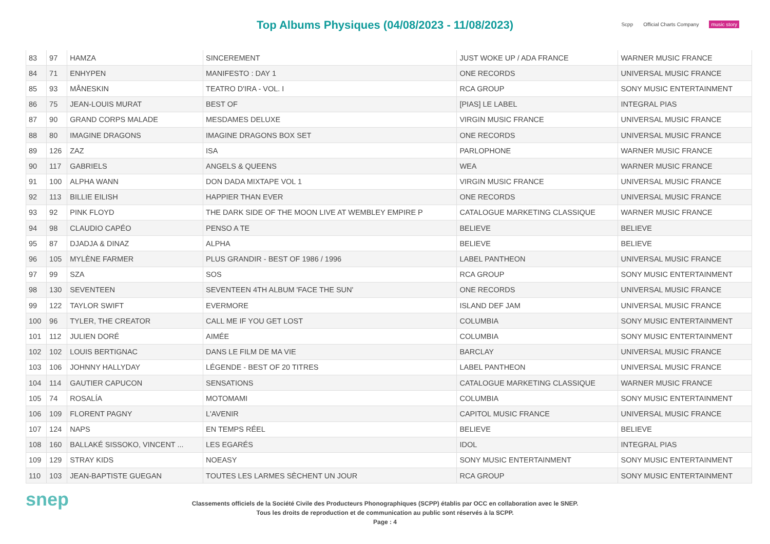Top Albums Physiques (04/08/2023 - 11/08/2023)
Scpp Official Charts Company music story
| 83 | 97 | HAMZA | SINCEREMENT | JUST WOKE UP / ADA FRANCE | WARNER MUSIC FRANCE |
| 84 | 71 | ENHYPEN | MANIFESTO : DAY 1 | ONE RECORDS | UNIVERSAL MUSIC FRANCE |
| 85 | 93 | MÅNESKIN | TEATRO D'IRA - VOL. I | RCA GROUP | SONY MUSIC ENTERTAINMENT |
| 86 | 75 | JEAN-LOUIS MURAT | BEST OF | [PIAS] LE LABEL | INTEGRAL PIAS |
| 87 | 90 | GRAND CORPS MALADE | MESDAMES DELUXE | VIRGIN MUSIC FRANCE | UNIVERSAL MUSIC FRANCE |
| 88 | 80 | IMAGINE DRAGONS | IMAGINE DRAGONS BOX SET | ONE RECORDS | UNIVERSAL MUSIC FRANCE |
| 89 | 126 | ZAZ | ISA | PARLOPHONE | WARNER MUSIC FRANCE |
| 90 | 117 | GABRIELS | ANGELS & QUEENS | WEA | WARNER MUSIC FRANCE |
| 91 | 100 | ALPHA WANN | DON DADA MIXTAPE VOL 1 | VIRGIN MUSIC FRANCE | UNIVERSAL MUSIC FRANCE |
| 92 | 113 | BILLIE EILISH | HAPPIER THAN EVER | ONE RECORDS | UNIVERSAL MUSIC FRANCE |
| 93 | 92 | PINK FLOYD | THE DARK SIDE OF THE MOON LIVE AT WEMBLEY EMPIRE P | CATALOGUE MARKETING CLASSIQUE | WARNER MUSIC FRANCE |
| 94 | 98 | CLAUDIO CAPÉO | PENSO A TE | BELIEVE | BELIEVE |
| 95 | 87 | DJADJA & DINAZ | ALPHA | BELIEVE | BELIEVE |
| 96 | 105 | MYLÈNE FARMER | PLUS GRANDIR - BEST OF 1986 / 1996 | LABEL PANTHEON | UNIVERSAL MUSIC FRANCE |
| 97 | 99 | SZA | SOS | RCA GROUP | SONY MUSIC ENTERTAINMENT |
| 98 | 130 | SEVENTEEN | SEVENTEEN 4TH ALBUM 'FACE THE SUN' | ONE RECORDS | UNIVERSAL MUSIC FRANCE |
| 99 | 122 | TAYLOR SWIFT | EVERMORE | ISLAND DEF JAM | UNIVERSAL MUSIC FRANCE |
| 100 | 96 | TYLER, THE CREATOR | CALL ME IF YOU GET LOST | COLUMBIA | SONY MUSIC ENTERTAINMENT |
| 101 | 112 | JULIEN DORÉ | AIMÉE | COLUMBIA | SONY MUSIC ENTERTAINMENT |
| 102 | 102 | LOUIS BERTIGNAC | DANS LE FILM DE MA VIE | BARCLAY | UNIVERSAL MUSIC FRANCE |
| 103 | 106 | JOHNNY HALLYDAY | LÉGENDE - BEST OF 20 TITRES | LABEL PANTHEON | UNIVERSAL MUSIC FRANCE |
| 104 | 114 | GAUTIER CAPUCON | SENSATIONS | CATALOGUE MARKETING CLASSIQUE | WARNER MUSIC FRANCE |
| 105 | 74 | ROSALÍA | MOTOMAMI | COLUMBIA | SONY MUSIC ENTERTAINMENT |
| 106 | 109 | FLORENT PAGNY | L'AVENIR | CAPITOL MUSIC FRANCE | UNIVERSAL MUSIC FRANCE |
| 107 | 124 | NAPS | EN TEMPS RÉEL | BELIEVE | BELIEVE |
| 108 | 160 | BALLAKÉ SISSOKO, VINCENT ... | LES EGARÉS | IDOL | INTEGRAL PIAS |
| 109 | 129 | STRAY KIDS | NOEASY | SONY MUSIC ENTERTAINMENT | SONY MUSIC ENTERTAINMENT |
| 110 | 103 | JEAN-BAPTISTE GUEGAN | TOUTES LES LARMES SÈCHENT UN JOUR | RCA GROUP | SONY MUSIC ENTERTAINMENT |
snep
Classements officiels de la Société Civile des Producteurs Phonographiques (SCPP) établis par OCC en collaboration avec le SNEP.
Tous les droits de reproduction et de communication au public sont réservés à la SCPP.
Page : 4